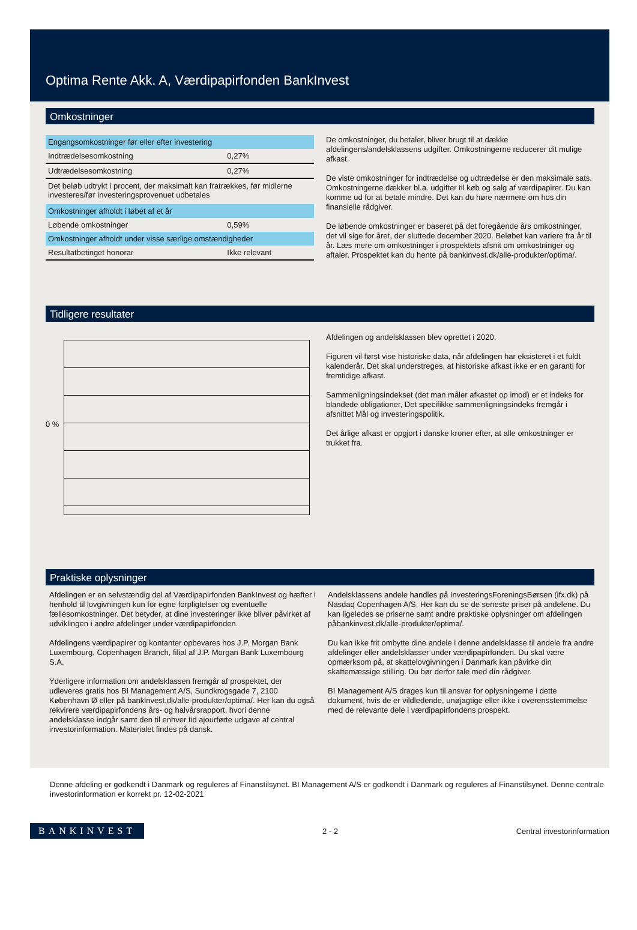Optima Rente Akk. A, Værdipapirfonden BankInvest
Omkostninger
| Engangsomkostninger før eller efter investering | |
| Indtrædelsesomkostning | 0,27% |
| Udtrædelsesomkostning | 0,27% |
| Det beløb udtrykt i procent, der maksimalt kan fratrækkes, før midlerne investeres/før investeringsprovenuet udbetales | |
| Omkostninger afholdt i løbet af et år | |
| Løbende omkostninger | 0,59% |
| Omkostninger afholdt under visse særlige omstændigheder | |
| Resultatbetinget honorar | Ikke relevant |
De omkostninger, du betaler, bliver brugt til at dække afdelingens/andelsklassens udgifter. Omkostningerne reducerer dit mulige afkast.
De viste omkostninger for indtrædelse og udtrædelse er den maksimale sats. Omkostningerne dækker bl.a. udgifter til køb og salg af værdipapirer. Du kan komme ud for at betale mindre. Det kan du høre nærmere om hos din finansielle rådgiver.
De løbende omkostninger er baseret på det foregående års omkostninger, det vil sige for året, der sluttede december 2020. Beløbet kan variere fra år til år. Læs mere om omkostninger i prospektets afsnit om omkostninger og aftaler. Prospektet kan du hente på bankinvest.dk/alle-produkter/optima/.
Tidligere resultater
0 %
Afdelingen og andelsklassen blev oprettet i 2020.
Figuren vil først vise historiske data, når afdelingen har eksisteret i et fuldt kalenderår. Det skal understreges, at historiske afkast ikke er en garanti for fremtidige afkast.
Sammenligningsindekset (det man måler afkastet op imod) er et indeks for blandede obligationer, Det specifikke sammenligningsindeks fremgår i afsnittet Mål og investeringspolitik.
Det årlige afkast er opgjort i danske kroner efter, at alle omkostninger er trukket fra.
Praktiske oplysninger
Afdelingen er en selvstændig del af Værdipapirfonden BankInvest og hæfter i henhold til lovgivningen kun for egne forpligtelser og eventuelle fællesomkostninger. Det betyder, at dine investeringer ikke bliver påvirket af udviklingen i andre afdelinger under værdipapirfonden.
Afdelingens værdipapirer og kontanter opbevares hos J.P. Morgan Bank Luxembourg, Copenhagen Branch, filial af J.P. Morgan Bank Luxembourg S.A.
Yderligere information om andelsklassen fremgår af prospektet, der udleveres gratis hos BI Management A/S, Sundkrogsgade 7, 2100 København Ø eller på bankinvest.dk/alle-produkter/optima/. Her kan du også rekvirere værdipapirfondens års- og halvårsrapport, hvori denne andelsklasse indgår samt den til enhver tid ajourførte udgave af central investorinformation. Materialet findes på dansk.
Andelsklassens andele handles på InvesteringsForeningsBørsen (ifx.dk) på Nasdaq Copenhagen A/S. Her kan du se de seneste priser på andelene. Du kan ligeledes se priserne samt andre praktiske oplysninger om afdelingen påbankinvest.dk/alle-produkter/optima/.
Du kan ikke frit ombytte dine andele i denne andelsklasse til andele fra andre afdelinger eller andelsklasser under værdipapirfonden. Du skal være opmærksom på, at skattelovgivningen i Danmark kan påvirke din skattemæssige stilling. Du bør derfor tale med din rådgiver.
BI Management A/S drages kun til ansvar for oplysningerne i dette dokument, hvis de er vildledende, unøjagtige eller ikke i overensstemmelse med de relevante dele i værdipapirfondens prospekt.
Denne afdeling er godkendt i Danmark og reguleres af Finanstilsynet. BI Management A/S er godkendt i Danmark og reguleres af Finanstilsynet. Denne centrale investorinformation er korrekt pr. 12-02-2021
BANKINVEST 2 - 2 Central investorinformation